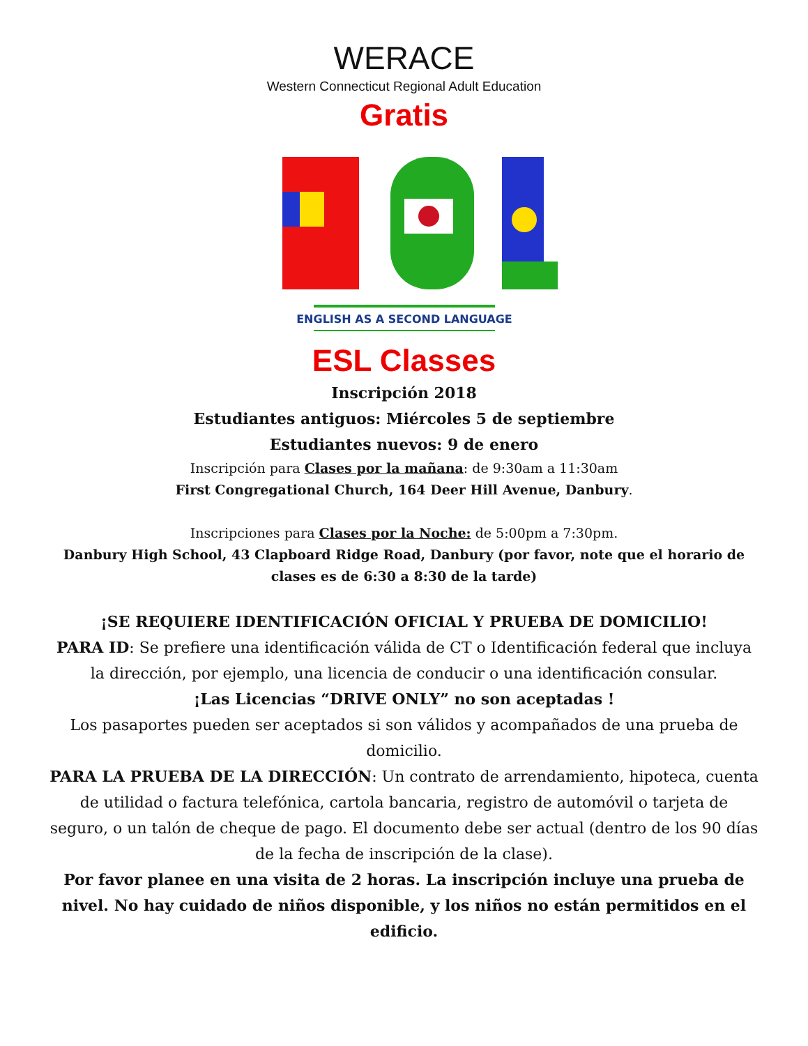WERACE
Western Connecticut Regional Adult Education
Gratis
ENGLISH AS A SECOND LANGUAGE
ESL Classes
Inscripción 2018
Estudiantes antiguos: Miércoles 5 de septiembre
Estudiantes nuevos: 9 de enero
Inscripción para Clases por la mañana: de 9:30am a 11:30am
First Congregational Church, 164 Deer Hill Avenue, Danbury.
Inscripciones para Clases por la Noche: de 5:00pm a 7:30pm.
Danbury High School, 43 Clapboard Ridge Road, Danbury (por favor, note que el horario de clases es de 6:30 a 8:30 de la tarde)
¡SE REQUIERE IDENTIFICACIÓN OFICIAL Y PRUEBA DE DOMICILIO!
PARA ID: Se prefiere una identificación válida de CT o Identificación federal que incluya la dirección, por ejemplo, una licencia de conducir o una identificación consular.
¡Las Licencias “DRIVE ONLY” no son aceptadas !
Los pasaportes pueden ser aceptados si son válidos y acompañados de una prueba de domicilio.
PARA LA PRUEBA DE LA DIRECCIÓN: Un contrato de arrendamiento, hipoteca, cuenta de utilidad o factura telefónica, cartola bancaria, registro de automóvil o tarjeta de seguro, o un talón de cheque de pago. El documento debe ser actual (dentro de los 90 días de la fecha de inscripción de la clase).
Por favor planee en una visita de 2 horas. La inscripción incluye una prueba de nivel. No hay cuidado de niños disponible, y los niños no están permitidos en el edificio.